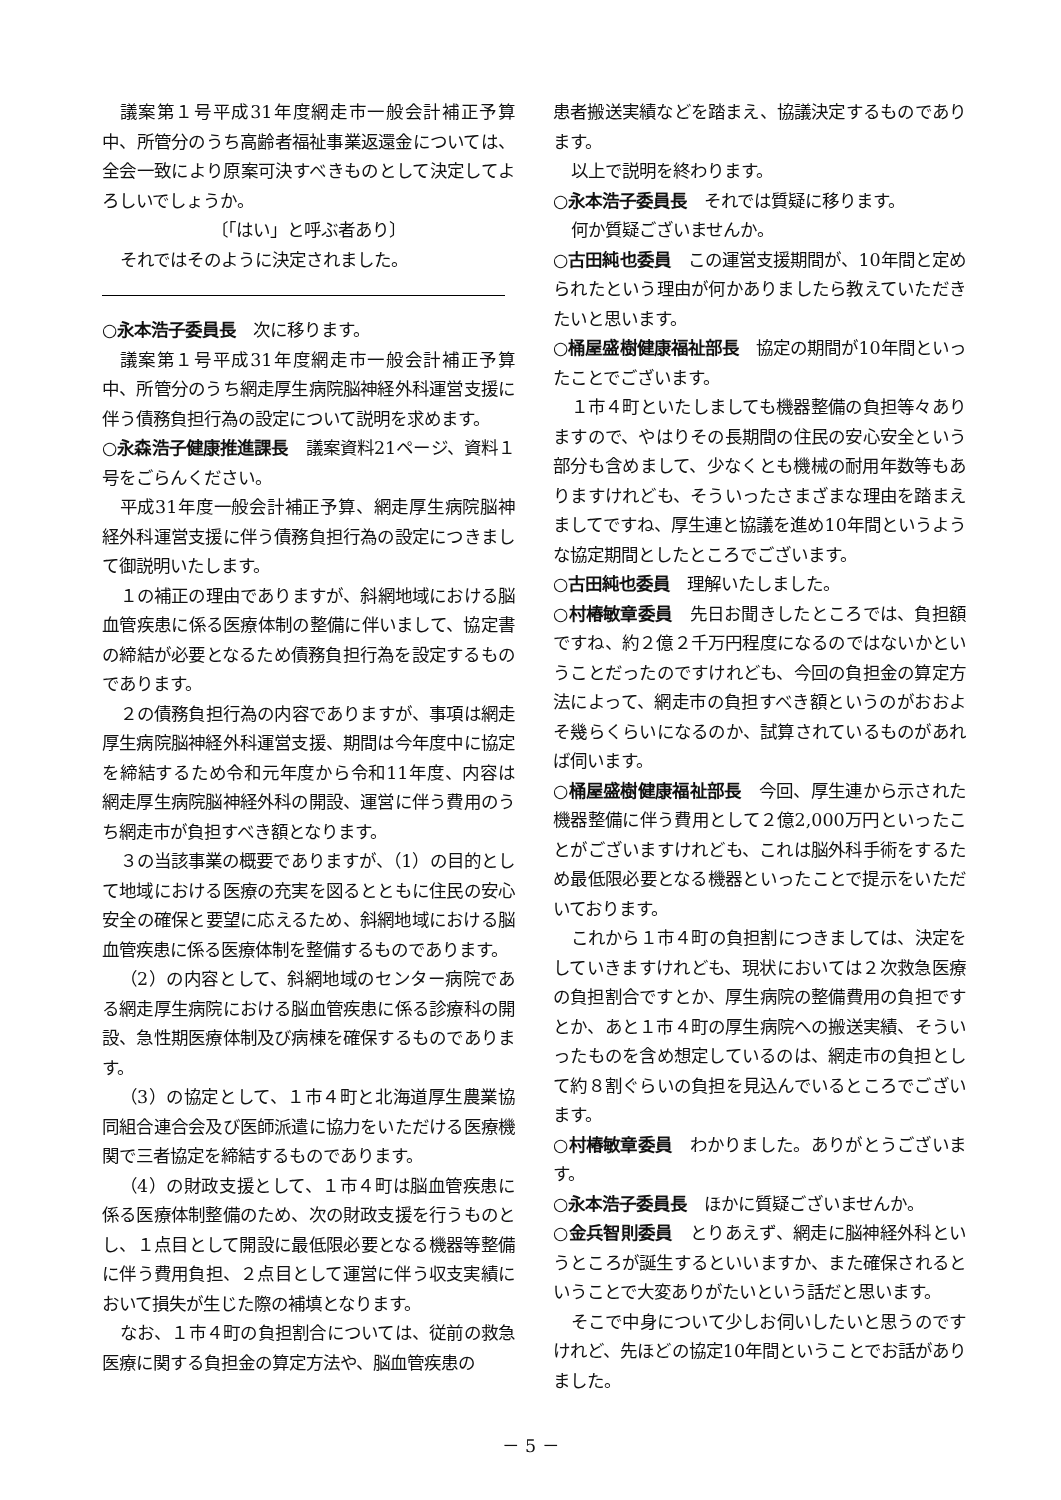議案第１号平成31年度網走市一般会計補正予算中、所管分のうち高齢者福祉事業返還金については、全会一致により原案可決すべきものとして決定してよろしいでしょうか。
〔「はい」と呼ぶ者あり〕
それではそのように決定されました。
○永本浩子委員長　次に移ります。
議案第１号平成31年度網走市一般会計補正予算中、所管分のうち網走厚生病院脳神経外科運営支援に伴う債務負担行為の設定について説明を求めます。
○永森浩子健康推進課長　議案資料21ページ、資料１号をごらんください。
平成31年度一般会計補正予算、網走厚生病院脳神経外科運営支援に伴う債務負担行為の設定につきまして御説明いたします。
１の補正の理由でありますが、斜網地域における脳血管疾患に係る医療体制の整備に伴いまして、協定書の締結が必要となるため債務負担行為を設定するものであります。
２の債務負担行為の内容でありますが、事項は網走厚生病院脳神経外科運営支援、期間は今年度中に協定を締結するため令和元年度から令和11年度、内容は網走厚生病院脳神経外科の開設、運営に伴う費用のうち網走市が負担すべき額となります。
３の当該事業の概要でありますが、（1）の目的として地域における医療の充実を図るとともに住民の安心安全の確保と要望に応えるため、斜網地域における脳血管疾患に係る医療体制を整備するものであります。
（2）の内容として、斜網地域のセンター病院である網走厚生病院における脳血管疾患に係る診療科の開設、急性期医療体制及び病棟を確保するものであります。
（3）の協定として、１市４町と北海道厚生農業協同組合連合会及び医師派遣に協力をいただける医療機関で三者協定を締結するものであります。
（4）の財政支援として、１市４町は脳血管疾患に係る医療体制整備のため、次の財政支援を行うものとし、１点目として開設に最低限必要となる機器等整備に伴う費用負担、２点目として運営に伴う収支実績において損失が生じた際の補填となります。
なお、１市４町の負担割合については、従前の救急医療に関する負担金の算定方法や、脳血管疾患の
患者搬送実績などを踏まえ、協議決定するものであります。
以上で説明を終わります。
○永本浩子委員長　それでは質疑に移ります。
何か質疑ございませんか。
○古田純也委員　この運営支援期間が、10年間と定められたという理由が何かありましたら教えていただきたいと思います。
○桶屋盛樹健康福祉部長　協定の期間が10年間といったことでございます。
１市４町といたしましても機器整備の負担等々ありますので、やはりその長期間の住民の安心安全という部分も含めまして、少なくとも機械の耐用年数等もありますけれども、そういったさまざまな理由を踏まえましてですね、厚生連と協議を進め10年間というような協定期間としたところでございます。
○古田純也委員　理解いたしました。
○村椿敏章委員　先日お聞きしたところでは、負担額ですね、約２億２千万円程度になるのではないかということだったのですけれども、今回の負担金の算定方法によって、網走市の負担すべき額というのがおおよそ幾らくらいになるのか、試算されているものがあれば伺います。
○桶屋盛樹健康福祉部長　今回、厚生連から示された機器整備に伴う費用として２億2,000万円といったことがございますけれども、これは脳外科手術をするため最低限必要となる機器といったことで提示をいただいております。
これから１市４町の負担割につきましては、決定をしていきますけれども、現状においては２次救急医療の負担割合ですとか、厚生病院の整備費用の負担ですとか、あと１市４町の厚生病院への搬送実績、そういったものを含め想定しているのは、網走市の負担として約８割ぐらいの負担を見込んでいるところでございます。
○村椿敏章委員　わかりました。ありがとうございます。
○永本浩子委員長　ほかに質疑ございませんか。
○金兵智則委員　とりあえず、網走に脳神経外科というところが誕生するといいますか、また確保されるということで大変ありがたいという話だと思います。
そこで中身について少しお伺いしたいと思うのですけれど、先ほどの協定10年間ということでお話がありました。
－ 5 －